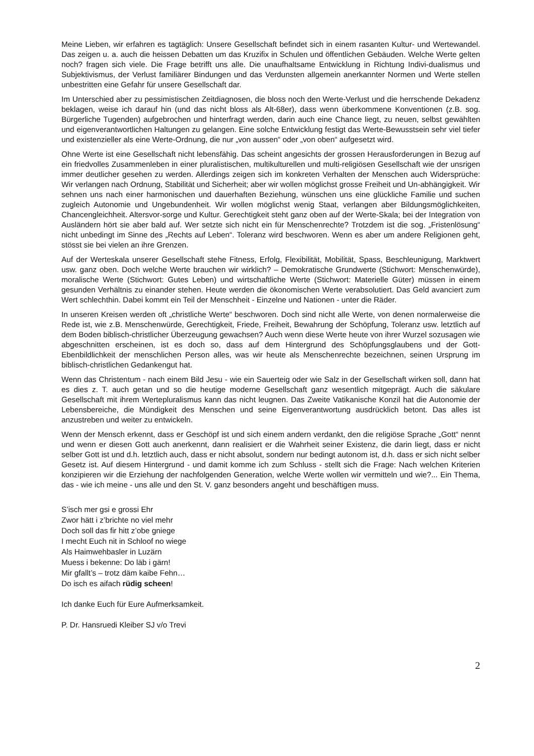Meine Lieben, wir erfahren es tagtäglich: Unsere Gesellschaft befindet sich in einem rasanten Kultur- und Wertewandel. Das zeigen u. a. auch die heissen Debatten um das Kruzifix in Schulen und öffentlichen Gebäuden. Welche Werte gelten noch? fragen sich viele. Die Frage betrifft uns alle. Die unaufhaltsame Entwicklung in Richtung Indivi-dualismus und Subjektivismus, der Verlust familiärer Bindungen und das Verdunsten allgemein anerkannter Normen und Werte stellen unbestritten eine Gefahr für unsere Gesellschaft dar.
Im Unterschied aber zu pessimistischen Zeitdiagnosen, die bloss noch den Werte-Verlust und die herrschende Dekadenz beklagen, weise ich darauf hin (und das nicht bloss als Alt-68er), dass wenn überkommene Konventionen (z.B. sog. Bürgerliche Tugenden) aufgebrochen und hinterfragt werden, darin auch eine Chance liegt, zu neuen, selbst gewählten und eigenverantwortlichen Haltungen zu gelangen. Eine solche Entwicklung festigt das Werte-Bewusstsein sehr viel tiefer und existenzieller als eine Werte-Ordnung, die nur „von aussen“ oder „von oben“ aufgesetzt wird.
Ohne Werte ist eine Gesellschaft nicht lebensfähig. Das scheint angesichts der grossen Herausforderungen in Bezug auf ein friedvolles Zusammenleben in einer pluralistischen, multikulturellen und multi-religiösen Gesellschaft wie der unsrigen immer deutlicher gesehen zu werden. Allerdings zeigen sich im konkreten Verhalten der Menschen auch Widersprüche: Wir verlangen nach Ordnung, Stabilität und Sicherheit; aber wir wollen möglichst grosse Freiheit und Un-abhängigkeit. Wir sehnen uns nach einer harmonischen und dauerhaften Beziehung, wünschen uns eine glückliche Familie und suchen zugleich Autonomie und Ungebundenheit. Wir wollen möglichst wenig Staat, verlangen aber Bildungsmöglichkeiten, Chancengleichheit. Altersvor-sorge und Kultur. Gerechtigkeit steht ganz oben auf der Werte-Skala; bei der Integration von Ausländern hört sie aber bald auf. Wer setzte sich nicht ein für Menschenrechte? Trotzdem ist die sog. „Fristenlösung“ nicht unbedingt im Sinne des „Rechts auf Leben“. Toleranz wird beschworen. Wenn es aber um andere Religionen geht, stösst sie bei vielen an ihre Grenzen.
Auf der Werteskala unserer Gesellschaft stehe Fitness, Erfolg, Flexibilität, Mobilität, Spass, Beschleunigung, Marktwert usw. ganz oben. Doch welche Werte brauchen wir wirklich? – Demokratische Grundwerte (Stichwort: Menschenwürde), moralische Werte (Stichwort: Gutes Leben) und wirtschaftliche Werte (Stichwort: Materielle Güter) müssen in einem gesunden Verhältnis zu einander stehen. Heute werden die ökonomischen Werte verabsolutiert. Das Geld avanciert zum Wert schlechthin. Dabei kommt ein Teil der Menschheit - Einzelne und Nationen - unter die Räder.
In unseren Kreisen werden oft „christliche Werte“ beschworen. Doch sind nicht alle Werte, von denen normalerweise die Rede ist, wie z.B. Menschenwürde, Gerechtigkeit, Friede, Freiheit, Bewahrung der Schöpfung, Toleranz usw. letztlich auf dem Boden biblisch-christlicher Überzeugung gewachsen? Auch wenn diese Werte heute von ihrer Wurzel sozusagen wie abgeschnitten erscheinen, ist es doch so, dass auf dem Hintergrund des Schöpfungsglaubens und der Gott-Ebenbildlichkeit der menschlichen Person alles, was wir heute als Menschenrechte bezeichnen, seinen Ursprung im biblisch-christlichen Gedankengut hat.
Wenn das Christentum - nach einem Bild Jesu - wie ein Sauerteig oder wie Salz in der Gesellschaft wirken soll, dann hat es dies z. T. auch getan und so die heutige moderne Gesellschaft ganz wesentlich mitgeprägt. Auch die säkulare Gesellschaft mit ihrem Wertepluralismus kann das nicht leugnen. Das Zweite Vatikanische Konzil hat die Autonomie der Lebensbereiche, die Mündigkeit des Menschen und seine Eigenverantwortung ausdrücklich betont. Das alles ist anzustreben und weiter zu entwickeln.
Wenn der Mensch erkennt, dass er Geschöpf ist und sich einem andern verdankt, den die religiöse Sprache „Gott“ nennt und wenn er diesen Gott auch anerkennt, dann realisiert er die Wahrheit seiner Existenz, die darin liegt, dass er nicht selber Gott ist und d.h. letztlich auch, dass er nicht absolut, sondern nur bedingt autonom ist, d.h. dass er sich nicht selber Gesetz ist. Auf diesem Hintergrund - und damit komme ich zum Schluss - stellt sich die Frage: Nach welchen Kriterien konzipieren wir die Erziehung der nachfolgenden Generation, welche Werte wollen wir vermitteln und wie?... Ein Thema, das - wie ich meine - uns alle und den St. V. ganz besonders angeht und beschäftigen muss.
S’isch mer gsi e grossi Ehr
Zwor hätt i z’brichte no viel mehr
Doch soll das fir hitt z’obe gniege
I mecht Euch nit in Schloof no wiege
Als Haimwehbasler in Luzärn
Muess i bekenne: Do läb i gärn!
Mir gfallt’s – trotz däm kaibe Fehn…
Do isch es aifach rüdig scheen!
Ich danke Euch für Eure Aufmerksamkeit.
P. Dr. Hansruedi Kleiber SJ v/o Trevi
2